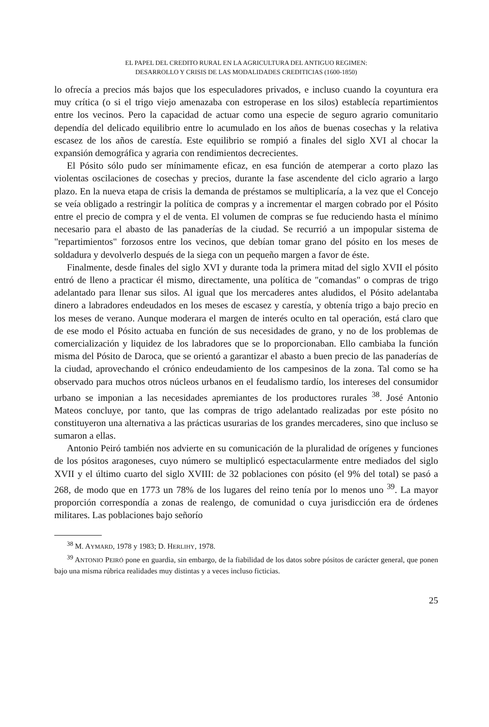EL PAPEL DEL CREDITO RURAL EN LA AGRICULTURA DEL ANTIGUO REGIMEN:
DESARROLLO Y CRISIS DE LAS MODALIDADES CREDITICIAS (1600-1850)
lo ofrecía a precios más bajos que los especuladores privados, e incluso cuando la coyuntura era muy crítica (o si el trigo viejo amenazaba con estroperase en los silos) establecía repartimientos entre los vecinos. Pero la capacidad de actuar como una especie de seguro agrario comunitario dependía del delicado equilibrio entre lo acumulado en los años de buenas cosechas y la relativa escasez de los años de carestía. Este equilibrio se rompió a finales del siglo XVI al chocar la expansión demográfica y agraria con rendimientos decrecientes.
El Pósito sólo pudo ser mínimamente eficaz, en esa función de atemperar a corto plazo las violentas oscilaciones de cosechas y precios, durante la fase ascendente del ciclo agrario a largo plazo. En la nueva etapa de crisis la demanda de préstamos se multiplicaría, a la vez que el Concejo se veía obligado a restringir la política de compras y a incrementar el margen cobrado por el Pósito entre el precio de compra y el de venta. El volumen de compras se fue reduciendo hasta el mínimo necesario para el abasto de las panaderías de la ciudad. Se recurrió a un impopular sistema de "repartimientos" forzosos entre los vecinos, que debían tomar grano del pósito en los meses de soldadura y devolverlo después de la siega con un pequeño margen a favor de éste.
Finalmente, desde finales del siglo XVI y durante toda la primera mitad del siglo XVII el pósito entró de lleno a practicar él mismo, directamente, una política de "comandas" o compras de trigo adelantado para llenar sus silos. Al igual que los mercaderes antes aludidos, el Pósito adelantaba dinero a labradores endeudados en los meses de escasez y carestía, y obtenía trigo a bajo precio en los meses de verano. Aunque moderara el margen de interés oculto en tal operación, está claro que de ese modo el Pósito actuaba en función de sus necesidades de grano, y no de los problemas de comercialización y liquidez de los labradores que se lo proporcionaban. Ello cambiaba la función misma del Pósito de Daroca, que se orientó a garantizar el abasto a buen precio de las panaderías de la ciudad, aprovechando el crónico endeudamiento de los campesinos de la zona. Tal como se ha observado para muchos otros núcleos urbanos en el feudalismo tardío, los intereses del consumidor urbano se imponian a las necesidades apremiantes de los productores rurales <sup>38</sup>. José Antonio Mateos concluye, por tanto, que las compras de trigo adelantado realizadas por este pósito no constituyeron una alternativa a las prácticas usurarias de los grandes mercaderes, sino que incluso se sumaron a ellas.
Antonio Peiró también nos advierte en su comunicación de la pluralidad de orígenes y funciones de los pósitos aragoneses, cuyo número se multiplicó espectacularmente entre mediados del siglo XVII y el último cuarto del siglo XVIII: de 32 poblaciones con pósito (el 9% del total) se pasó a 268, de modo que en 1773 un 78% de los lugares del reino tenía por lo menos uno <sup>39</sup>. La mayor proporción correspondía a zonas de realengo, de comunidad o cuya jurisdicción era de órdenes militares. Las poblaciones bajo señorío
<sup>38</sup> M. AYMARD, 1978 y 1983; D. HERLIHY, 1978.
<sup>39</sup> ANTONIO PEIRÓ pone en guardia, sin embargo, de la fiabilidad de los datos sobre pósitos de carácter general, que ponen bajo una misma rúbrica realidades muy distintas y a veces incluso ficticias.
25